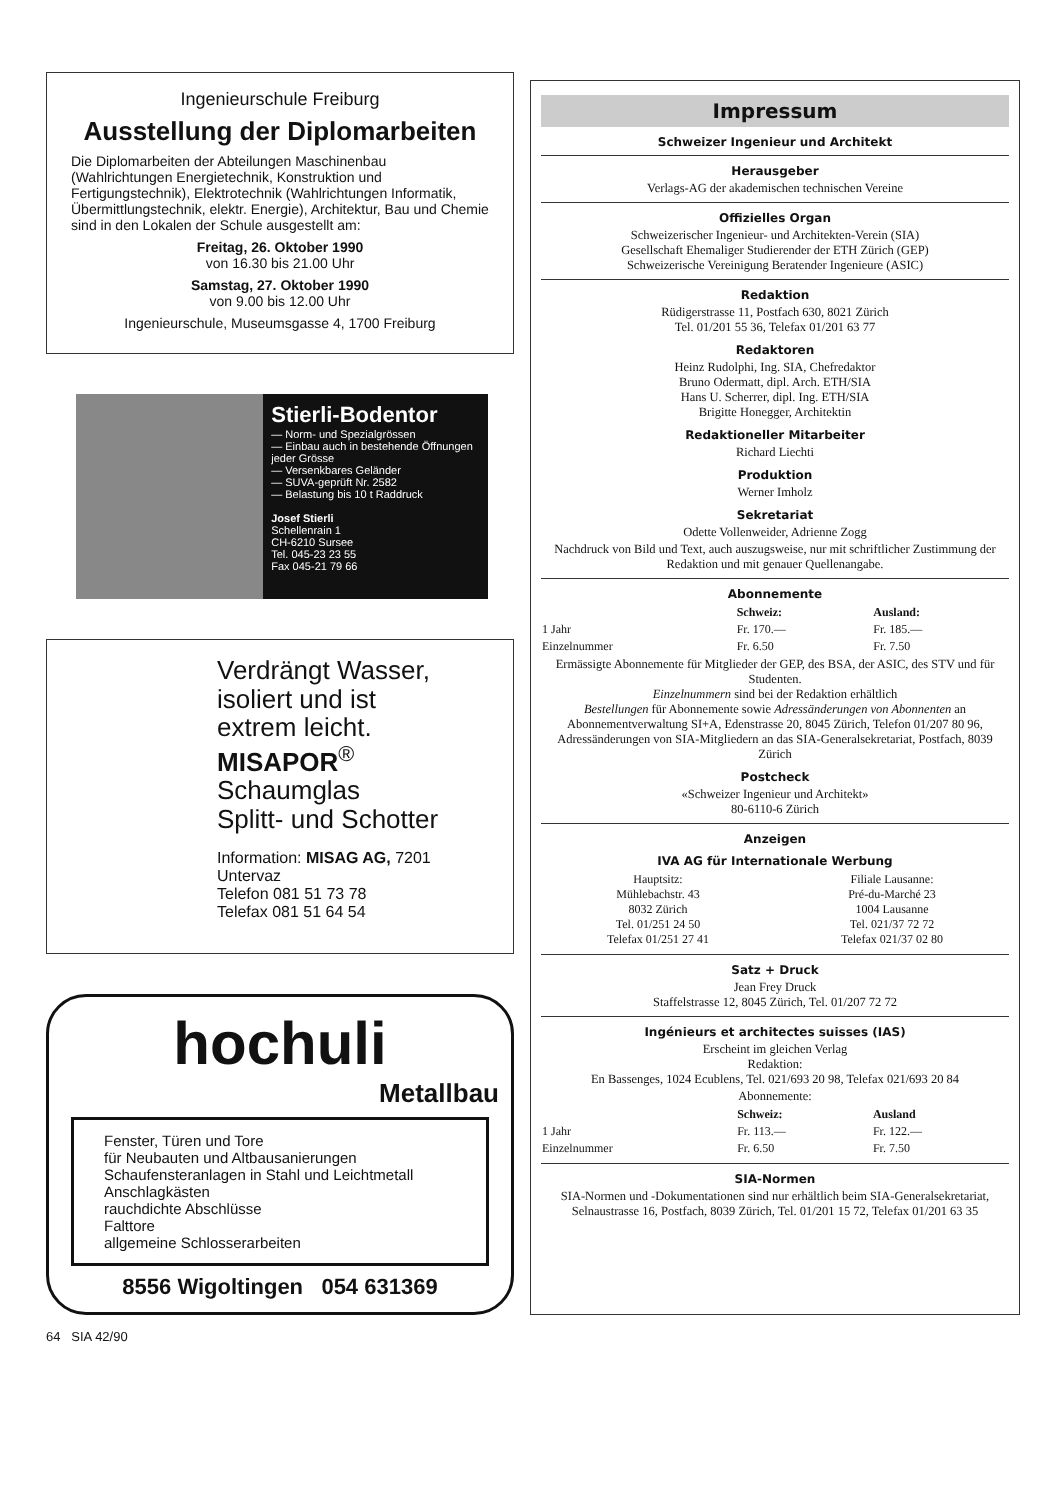Ingenieurschule Freiburg
Ausstellung der Diplomarbeiten
Die Diplomarbeiten der Abteilungen Maschinenbau (Wahlrichtungen Energietechnik, Konstruktion und Fertigungstechnik), Elektrotechnik (Wahlrichtungen Informatik, Übermittlungstechnik, elektr. Energie), Architektur, Bau und Chemie sind in den Lokalen der Schule ausgestellt am:
Freitag, 26. Oktober 1990
von 16.30 bis 21.00 Uhr
Samstag, 27. Oktober 1990
von 9.00 bis 12.00 Uhr
Ingenieurschule, Museumsgasse 4, 1700 Freiburg
Stierli-Bodentor
— Norm- und Spezialgrössen
— Einbau auch in bestehende Öffnungen jeder Grösse
— Versenkbares Geländer
— SUVA-geprüft Nr. 2582
— Belastung bis 10 t Raddruck
Josef Stierli
Schellenrain 1
CH-6210 Sursee
Tel. 045-23 23 55
Fax 045-21 79 66
Verdrängt Wasser,
isoliert und ist
extrem leicht.
MISAPOR<sup>®</sup>
Schaumglas
Splitt- und Schotter
Information: MISAG AG, 7201 Untervaz
Telefon 081 51 73 78
Telefax 081 51 64 54
hochuli
Metallbau
Fenster, Türen und Tore
für Neubauten und Altbausanierungen
Schaufensteranlagen in Stahl und Leichtmetall
Anschlagkästen
rauchdichte Abschlüsse
Falttore
allgemeine Schlosserarbeiten
8556 Wigoltingen 054 631369
Impressum
Schweizer Ingenieur und Architekt
Herausgeber
Verlags-AG der akademischen technischen Vereine
Offizielles Organ
Schweizerischer Ingenieur- und Architekten-Verein (SIA)
Gesellschaft Ehemaliger Studierender der ETH Zürich (GEP)
Schweizerische Vereinigung Beratender Ingenieure (ASIC)
Redaktion
Rüdigerstrasse 11, Postfach 630, 8021 Zürich
Tel. 01/201 55 36, Telefax 01/201 63 77
Redaktoren
Heinz Rudolphi, Ing. SIA, Chefredaktor
Bruno Odermatt, dipl. Arch. ETH/SIA
Hans U. Scherrer, dipl. Ing. ETH/SIA
Brigitte Honegger, Architektin
Redaktioneller Mitarbeiter
Richard Liechti
Produktion
Werner Imholz
Sekretariat
Odette Vollenweider, Adrienne Zogg
Nachdruck von Bild und Text, auch auszugsweise, nur mit schriftlicher Zustimmung der Redaktion und mit genauer Quellenangabe.
Abonnemente
| | Schweiz: | Ausland: |
| --- | --- | --- |
| 1 Jahr | Fr. 170.— | Fr. 185.— |
| Einzelnummer | Fr. 6.50 | Fr. 7.50 |
Ermässigte Abonnemente für Mitglieder der GEP, des BSA, der ASIC, des STV und für Studenten.
Einzelnummern sind bei der Redaktion erhältlich
Bestellungen für Abonnemente sowie Adressänderungen von Abonnenten an Abonnementverwaltung SI+A, Edenstrasse 20, 8045 Zürich, Telefon 01/207 80 96,
Adressänderungen von SIA-Mitgliedern an das SIA-Generalsekretariat, Postfach, 8039 Zürich
Postcheck
«Schweizer Ingenieur und Architekt»
80-6110-6 Zürich
Anzeigen
IVA AG für Internationale Werbung
| Hauptsitz: Mühlebachstr. 43 8032 Zürich Tel. 01/251 24 50 Telefax 01/251 27 41 | Filiale Lausanne: Pré-du-Marché 23 1004 Lausanne Tel. 021/37 72 72 Telefax 021/37 02 80 |
Satz + Druck
Jean Frey Druck
Staffelstrasse 12, 8045 Zürich, Tel. 01/207 72 72
Ingénieurs et architectes suisses (IAS)
Erscheint im gleichen Verlag
Redaktion:
En Bassenges, 1024 Ecublens, Tel. 021/693 20 98, Telefax 021/693 20 84
Abonnemente:
| | Schweiz: | Ausland |
| --- | --- | --- |
| 1 Jahr | Fr. 113.— | Fr. 122.— |
| Einzelnummer | Fr. 6.50 | Fr. 7.50 |
SIA-Normen
SIA-Normen und -Dokumentationen sind nur erhältlich beim SIA-Generalsekretariat, Selnaustrasse 16, Postfach, 8039 Zürich, Tel. 01/201 15 72, Telefax 01/201 63 35
64 SIA 42/90